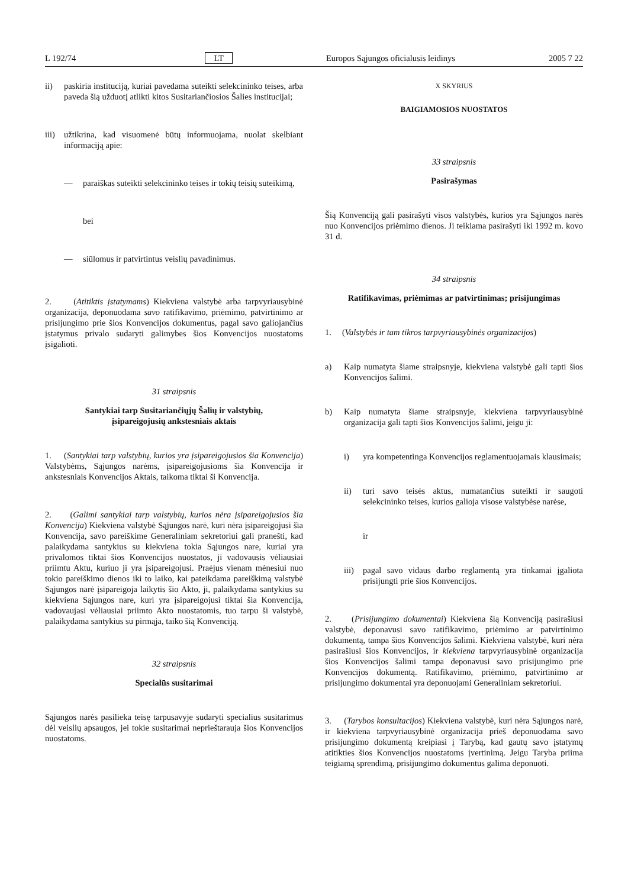L 192/74 LT Europos Sąjungos oficialusis leidinys 2005 7 22
ii) paskiria instituciją, kuriai pavedama suteikti selekcininko teises, arba paveda šią užduotį atlikti kitos Susitariančiosios Šalies institucijai;
iii)
užtikrina, kad visuomenė būtų informuojama, nuolat skelbiant informaciją apie:
— paraiškas suteikti selekcininko teises ir tokių teisių suteikimą,
bei
— siūlomus ir patvirtintus veislių pavadinimus.
2. (Atitiktis įstatymams) Kiekviena valstybė arba tarpvyriausybinė organizacija, deponuodama savo ratifikavimo, priėmimo, patvirtinimo ar prisijungimo prie šios Konvencijos dokumentus, pagal savo galiojančius įstatymus privalo sudaryti galimybes šios Konvencijos nuostatoms įsigalioti.
31 straipsnis
Santykiai tarp Susitariančiųjų Šalių ir valstybių,
įsipareigojusių ankstesniais aktais
1. (Santykiai tarp valstybių, kurios yra įsipareigojusios šia Konvencija) Valstybėms, Sąjungos narėms, įsipareigojusioms šia Konvencija ir ankstesniais Konvencijos Aktais, taikoma tiktai ši Konvencija.
2. (Galimi santykiai tarp valstybių, kurios nėra įsipareigojusios šia Konvencija) Kiekviena valstybė Sąjungos narė, kuri nėra įsipareigojusi šia Konvencija, savo pareiškime Generaliniam sekretoriui gali pranešti, kad palaikydama santykius su kiekviena tokia Sąjungos nare, kuriai yra privalomos tiktai šios Konvencijos nuostatos, ji vadovausis vėliausiai priimtu Aktu, kuriuo ji yra įsipareigojusi. Praėjus vienam mėnesiui nuo tokio pareiškimo dienos iki to laiko, kai pateikdama pareiškimą valstybė Sąjungos narė įsipareigoja laikytis šio Akto, ji, palaikydama santykius su kiekviena Sąjungos nare, kuri yra įsipareigojusi tiktai šia Konvencija, vadovaujasi vėliausiai priimto Akto nuostatomis, tuo tarpu ši valstybė, palaikydama santykius su pirmąja, taiko šią Konvenciją.
32 straipsnis
Specialūs susitarimai
Sąjungos narės pasilieka teisę tarpusavyje sudaryti specialius susitarimus dėl veislių apsaugos, jei tokie susitarimai neprieštarauja šios Konvencijos nuostatoms.
X SKYRIUS
BAIGIAMOSIOS NUOSTATOS
33 straipsnis
Pasirašymas
Šią Konvenciją gali pasirašyti visos valstybės, kurios yra Sąjungos narės nuo Konvencijos priėmimo dienos. Ji teikiama pasirašyti iki 1992 m. kovo 31 d.
34 straipsnis
Ratifikavimas, priėmimas ar patvirtinimas; prisijungimas
1. (Valstybės ir tam tikros tarpvyriausybinės organizacijos)
a) Kaip numatyta šiame straipsnyje, kiekviena valstybė gali tapti šios Konvencijos šalimi.
b) Kaip numatyta šiame straipsnyje, kiekviena tarpvyriausybinė organizacija gali tapti šios Konvencijos šalimi, jeigu ji:
i) yra kompetentinga Konvencijos reglamentuojamais klausimais;
ii) turi savo teisės aktus, numatančius suteikti ir saugoti selekcininko teises, kurios galioja visose valstybėse narėse,
ir
iii)
pagal savo vidaus darbo reglamentą yra tinkamai įgaliota prisijungti prie šios Konvencijos.
2. (Prisijungimo dokumentai) Kiekviena šią Konvenciją pasirašiusi valstybė, deponavusi savo ratifikavimo, priėmimo ar patvirtinimo dokumentą, tampa šios Konvencijos šalimi. Kiekviena valstybė, kuri nėra pasirašiusi šios Konvencijos, ir kiekviena tarpvyriausybinė organizacija šios Konvencijos šalimi tampa deponavusi savo prisijungimo prie Konvencijos dokumentą. Ratifikavimo, priėmimo, patvirtinimo ar prisijungimo dokumentai yra deponuojami Generaliniam sekretoriui.
3. (Tarybos konsultacijos) Kiekviena valstybė, kuri nėra Sąjungos narė, ir kiekviena tarpvyriausybinė organizacija prieš deponuodama savo prisijungimo dokumentą kreipiasi į Tarybą, kad gautų savo įstatymų atitikties šios Konvencijos nuostatoms įvertinimą. Jeigu Taryba priima teigiamą sprendimą, prisijungimo dokumentus galima deponuoti.